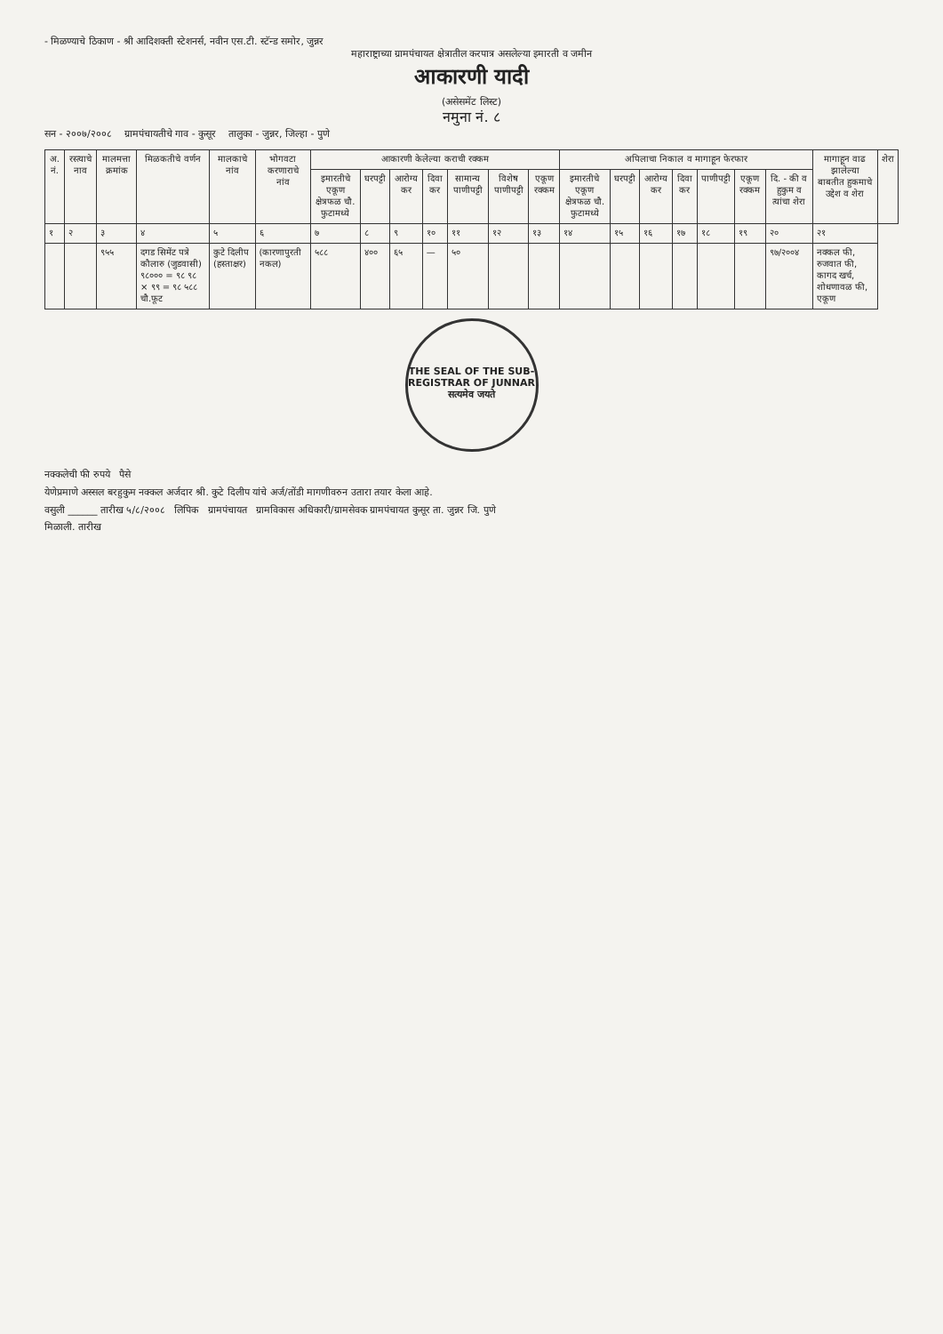- मिळण्याचे ठिकाण - श्री आदिशक्ती स्टेशनर्स, नवीन एस.टी. स्टॅन्ड समोर, जुन्नर
महाराष्ट्राच्या ग्रामपंचायत क्षेत्रातील करपात्र असलेल्या इमारती व जमीन
आकारणी यादी
(असेसमेंट लिस्ट)
नमुना नं. ८
सन - २००७/२००८ ग्रामपंचायतीचे गाव - कुसूर तालुका - जुन्नर, जिल्हा - पुणे
| अ. नं. | रस्त्याचे नाव | मालमत्ता क्रमांक | मिळकतीचे वर्णन | मालकाचे नांव | भोगवटा करणाराचे नांव | आकारणी केलेल्या कराची रक्कम | | | | | | | अपिलाचा निकाल व मागाहून फेरफार | | | | | | | मागाहून वाढ झालेल्या बाबतीत हुकमाचे उद्देश व शेरा | शेरा |
| --- | --- | --- | --- | --- | --- | --- | --- | --- | --- | --- | --- | --- | --- | --- | --- | --- | --- | --- | --- | --- | --- |
| | | | | | | इमारतीचे एकूण क्षेत्रफळ चौ. फुटामध्ये | घरपट्टी | आरोग्य कर | दिवा कर | सामान्य पाणीपट्टी | विशेष पाणीपट्टी | एकूण रक्कम | इमारतीचे एकूण क्षेत्रफळ चौ. फुटामध्ये | घरपट्टी | आरोग्य कर | दिवा कर | पाणीपट्टी | एकूण रक्कम | दि. - की व हुकुम व त्यांचा शेरा | | |
| १ | २ | ३ | ४ | ५ | ६ | ७ | ८ | ९ | १० | ११ | १२ | १३ | १४ | १५ | १६ | १७ | १८ | १९ | २० | २१ | |
| | | ९५५ | दगड सिमेंट पत्रे कौलारु (जुडवासी) ९८००० = ९८ ९८ × ९९ = ९८ ५८८ चौ.फूट | कुटे दिलीप (हस्ताक्षर) | (कारणापुरती नकल) | ५८८ | ४०० | ६५ | — | ५० | | | | | | | | | ९७/२००४ | नक्कल फी, रुजवात फी, कागद खर्च, शोधणावळ फी, एकूण | |
THE SEAL OF THE SUB-REGISTRAR OF JUNNAR
सत्यमेव जयते
नक्कलेची फी रुपये पैसे
येणेप्रमाणे अस्सल बरहुकुम नक्कल अर्जदार श्री. कुटे दिलीप यांचे अर्ज/तोंडी मागणीवरुन उतारा तयार केला आहे.
वसुली ______ तारीख ५/८/२००८ लिपिक ग्रामपंचायत ग्रामविकास अधिकारी/ग्रामसेवक ग्रामपंचायत कुसूर ता. जुन्नर जि. पुणे
मिळाली. तारीख